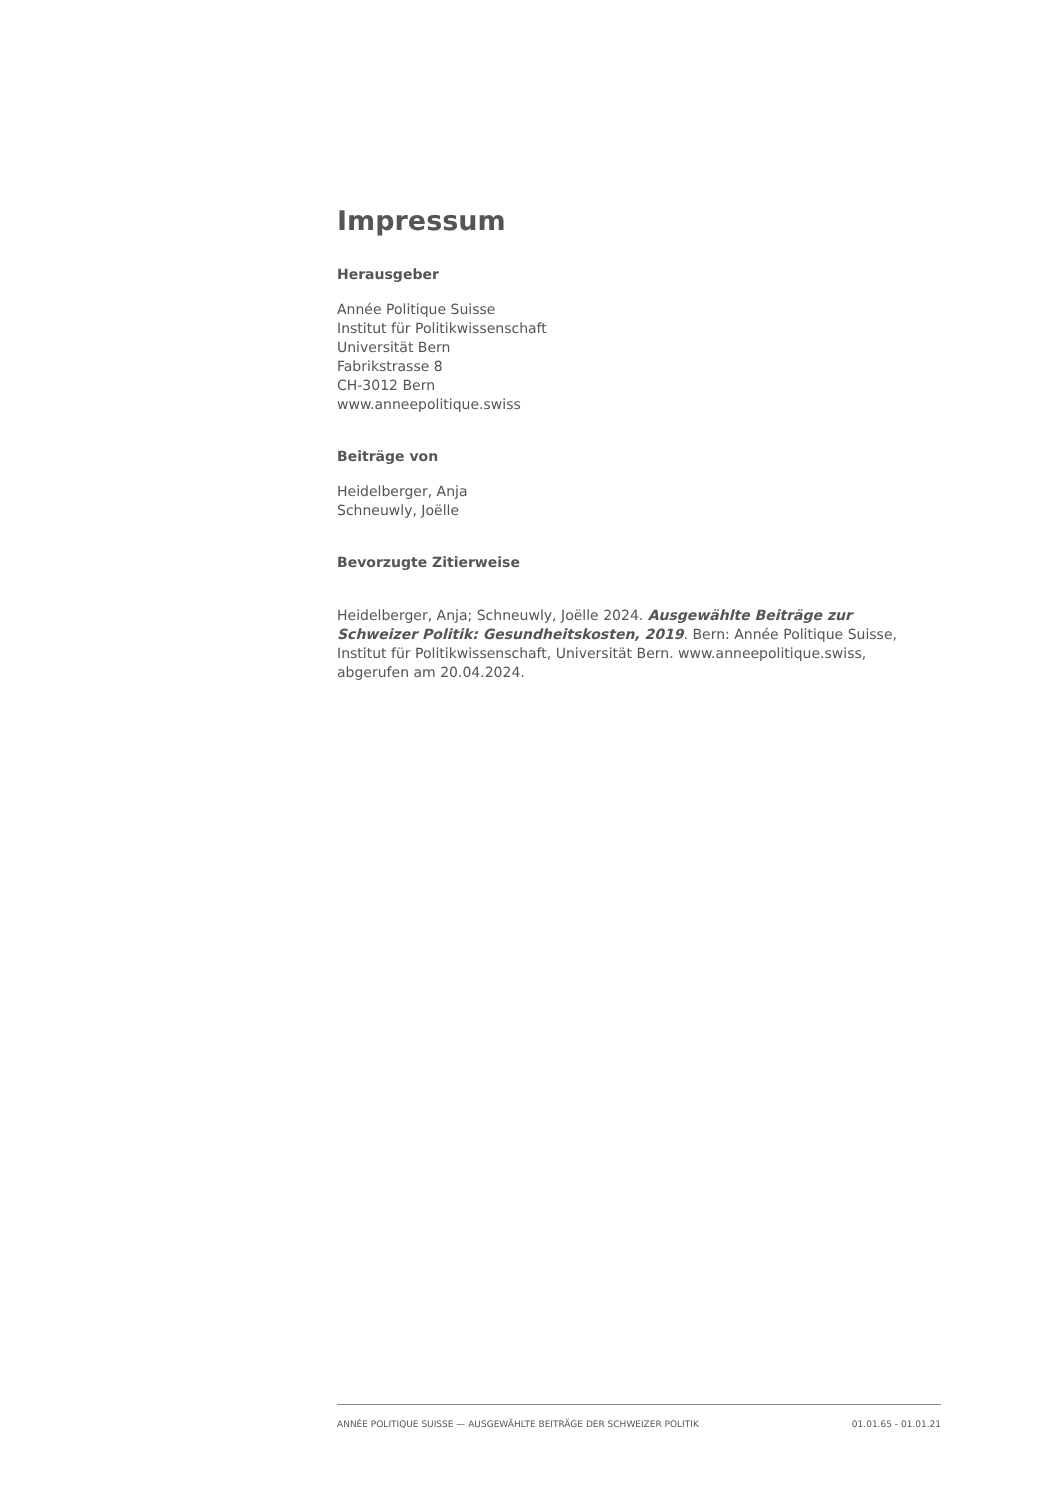Impressum
Herausgeber
Année Politique Suisse
Institut für Politikwissenschaft
Universität Bern
Fabrikstrasse 8
CH-3012 Bern
www.anneepolitique.swiss
Beiträge von
Heidelberger, Anja
Schneuwly, Joëlle
Bevorzugte Zitierweise
Heidelberger, Anja; Schneuwly, Joëlle 2024. Ausgewählte Beiträge zur Schweizer Politik: Gesundheitskosten, 2019. Bern: Année Politique Suisse, Institut für Politikwissenschaft, Universität Bern. www.anneepolitique.swiss, abgerufen am 20.04.2024.
ANNÉE POLITIQUE SUISSE — AUSGEWÄHLTE BEITRÄGE DER SCHWEIZER POLITIK 01.01.65 - 01.01.21